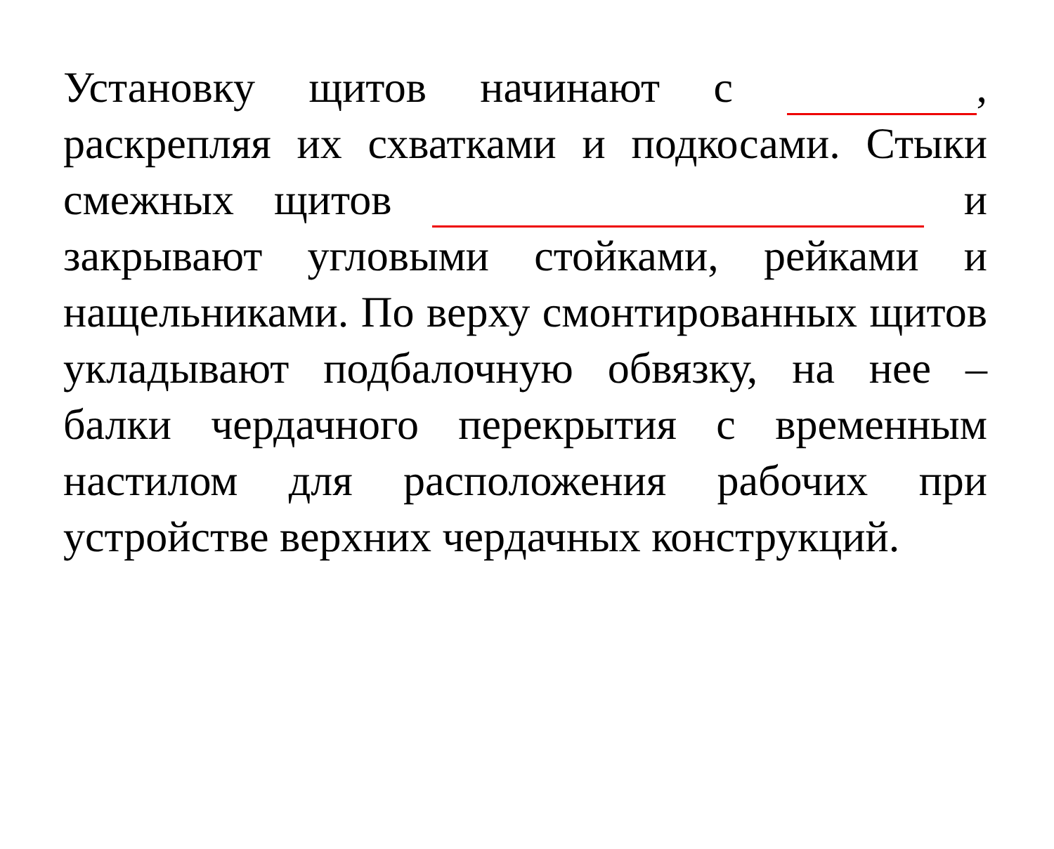Установку щитов начинают с , раскрепляя их схватками и подкосами. Стыки смежных щитов и закрывают угловыми стойками, рейками и нащельниками. По верху смонтированных щитов укладывают подбалочную обвязку, на нее – балки чердачного перекрытия с временным настилом для расположения рабочих при устройстве верхних чердачных конструкций.